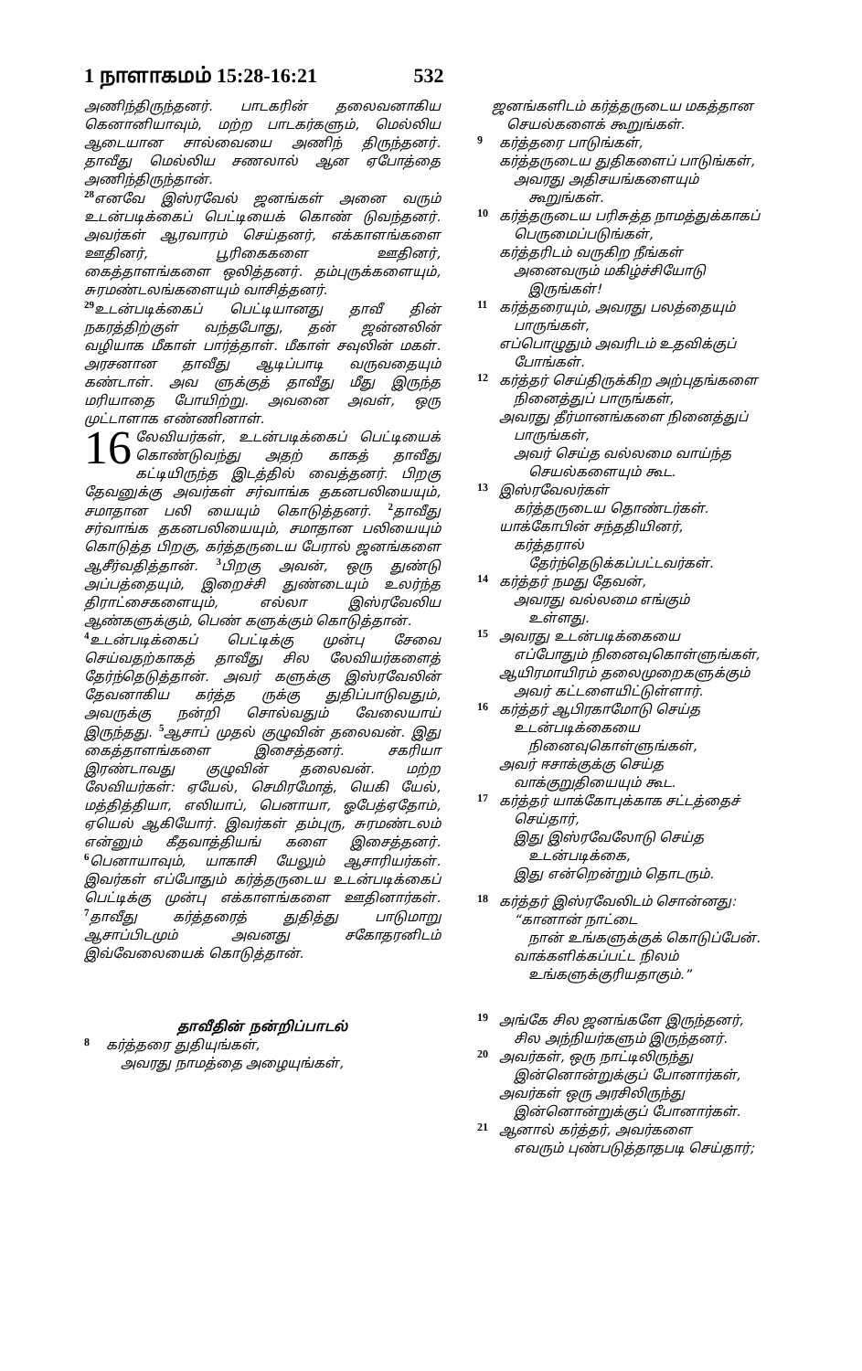1 நாளாகமம் 15:28-16:21 532
அணிந்திருந்தனர். பாடகரின் தலைவனாகிய கெனானியாவும், மற்ற பாடகர்களும், மெல்லிய ஆடையான சால்வையை அணிந் திருந்தனர். தாவீது மெல்லிய சணலால் ஆன ஏபோத்தை அணிந்திருந்தான்.
<sup>28</sup> எனவே இஸ்ரவேல் ஜனங்கள் அனை வரும் உடன்படிக்கைப் பெட்டியைக் கொண் டுவந்தனர். அவர்கள் ஆரவாரம் செய்தனர், எக்காளங்களை ஊதினர், பூரிகைகளை ஊதினர், கைத்தாளங்களை ஒலித்தனர். தம்புருக்களையும், சுரமண்டலங்களையும் வாசித்தனர்.
<sup>29</sup> உடன்படிக்கைப் பெட்டியானது தாவீ தின் நகரத்திற்குள் வந்தபோது, தன் ஜன்னலின் வழியாக மீகாள் பார்த்தாள். மீகாள் சவுலின் மகள். அரசனான தாவீது ஆடிப்பாடி வருவதையும் கண்டாள். அவ ளுக்குத் தாவீது மீது இருந்த மரியாதை போயிற்று. அவனை அவள், ஒரு முட்டாளாக எண்ணினாள்.
16 லேவியர்கள், உடன்படிக்கைப் பெட்டியைக் கொண்டுவந்து அதற் காகத் தாவீது கட்டியிருந்த இடத்தில் வைத்தனர். பிறகு தேவனுக்கு அவர்கள் சர்வாங்க தகனபலியையும், சமாதான பலி யையும் கொடுத்தனர். <sup>2</sup>தாவீது சர்வாங்க தகனபலியையும், சமாதான பலியையும் கொடுத்த பிறகு, கர்த்தருடைய பேரால் ஜனங்களை ஆசீர்வதித்தான். <sup>3</sup>பிறகு அவன், ஒரு துண்டு அப்பத்தையும், இறைச்சி துண்டையும் உலர்ந்த திராட்சைகளையும், எல்லா இஸ்ரவேலிய ஆண்களுக்கும், பெண் களுக்கும் கொடுத்தான்.
<sup>4</sup> உடன்படிக்கைப் பெட்டிக்கு முன்பு சேவை செய்வதற்காகத் தாவீது சில லேவியர்களைத் தேர்ந்தெடுத்தான். அவர் களுக்கு இஸ்ரவேலின் தேவனாகிய கர்த்த ருக்கு துதிப்பாடுவதும், அவருக்கு நன்றி சொல்வதும் வேலையாய் இருந்தது. <sup>5</sup>ஆசாப் முதல் குழுவின் தலைவன். இது கைத்தாளங்களை இசைத்தனர். சகரியா இரண்டாவது குழுவின் தலைவன். மற்ற லேவியர்கள்: ஏயேல், செமிரமோத், யெகி யேல், மத்தித்தியா, எலியாப், பெனாயா, ஓபேத்ஏதோம், ஏயெல் ஆகியோர். இவர்கள் தம்புரு, சுரமண்டலம் என்னும் கீதவாத்தியங் களை இசைத்தனர். <sup>6</sup>பெனாயாவும், யாகாசி யேலும் ஆசாரியர்கள். இவர்கள் எப்போதும் கர்த்தருடைய உடன்படிக்கைப் பெட்டிக்கு முன்பு எக்காளங்களை ஊதினார்கள். <sup>7</sup>தாவீது கர்த்தரைத் துதித்து பாடுமாறு ஆசாப்பிடமும் அவனது சகோதரனிடம் இவ்வேலையைக் கொடுத்தான்.
தாவீதின் நன்றிப்பாடல்
8
கர்த்தரை துதியுங்கள்,
அவரது நாமத்தை அழையுங்கள்,
ஜனங்களிடம் கர்த்தருடைய மகத்தான
செயல்களைக் கூறுங்கள்.
9
கர்த்தரை பாடுங்கள்,
கர்த்தருடைய துதிகளைப் பாடுங்கள்,
அவரது அதிசயங்களையும்
கூறுங்கள்.
10
கர்த்தருடைய பரிசுத்த நாமத்துக்காகப்
பெருமைப்படுங்கள்,
கர்த்தரிடம் வருகிற நீங்கள்
அனைவரும் மகிழ்ச்சியோடு
இருங்கள்!
11
கர்த்தரையும், அவரது பலத்தையும்
பாருங்கள்,
எப்பொழுதும் அவரிடம் உதவிக்குப்
போங்கள்.
12
கர்த்தர் செய்திருக்கிற அற்புதங்களை
நினைத்துப் பாருங்கள்,
அவரது தீர்மானங்களை நினைத்துப்
பாருங்கள்,
அவர் செய்த வல்லமை வாய்ந்த
செயல்களையும் கூட.
13
இஸ்ரவேலர்கள்
கர்த்தருடைய தொண்டர்கள்.
யாக்கோபின் சந்ததியினர்,
கர்த்தரால்
தேர்ந்தெடுக்கப்பட்டவர்கள்.
14
கர்த்தர் நமது தேவன்,
அவரது வல்லமை எங்கும்
உள்ளது.
15
அவரது உடன்படிக்கையை
எப்போதும் நினைவுகொள்ளுங்கள்,
ஆயிரமாயிரம் தலைமுறைகளுக்கும்
அவர் கட்டளையிட்டுள்ளார்.
16
கர்த்தர் ஆபிரகாமோடு செய்த
உடன்படிக்கையை
நினைவுகொள்ளுங்கள்,
அவர் ஈசாக்குக்கு செய்த
வாக்குறுதியையும் கூட.
17
கர்த்தர் யாக்கோபுக்காக சட்டத்தைச்
செய்தார்,
இது இஸ்ரவேலோடு செய்த
உடன்படிக்கை,
இது என்றென்றும் தொடரும்.
18
கர்த்தர் இஸ்ரவேலிடம் சொன்னது:
“கானான் நாட்டை
நான் உங்களுக்குக் கொடுப்பேன்.
வாக்களிக்கப்பட்ட நிலம்
உங்களுக்குரியதாகும்.”
19
அங்கே சில ஜனங்களே இருந்தனர்,
சில அந்நியர்களும் இருந்தனர்.
20
அவர்கள், ஒரு நாட்டிலிருந்து
இன்னொன்றுக்குப் போனார்கள்,
அவர்கள் ஒரு அரசிலிருந்து
இன்னொன்றுக்குப் போனார்கள்.
21
ஆனால் கர்த்தர், அவர்களை
எவரும் புண்படுத்தாதபடி செய்தார்;